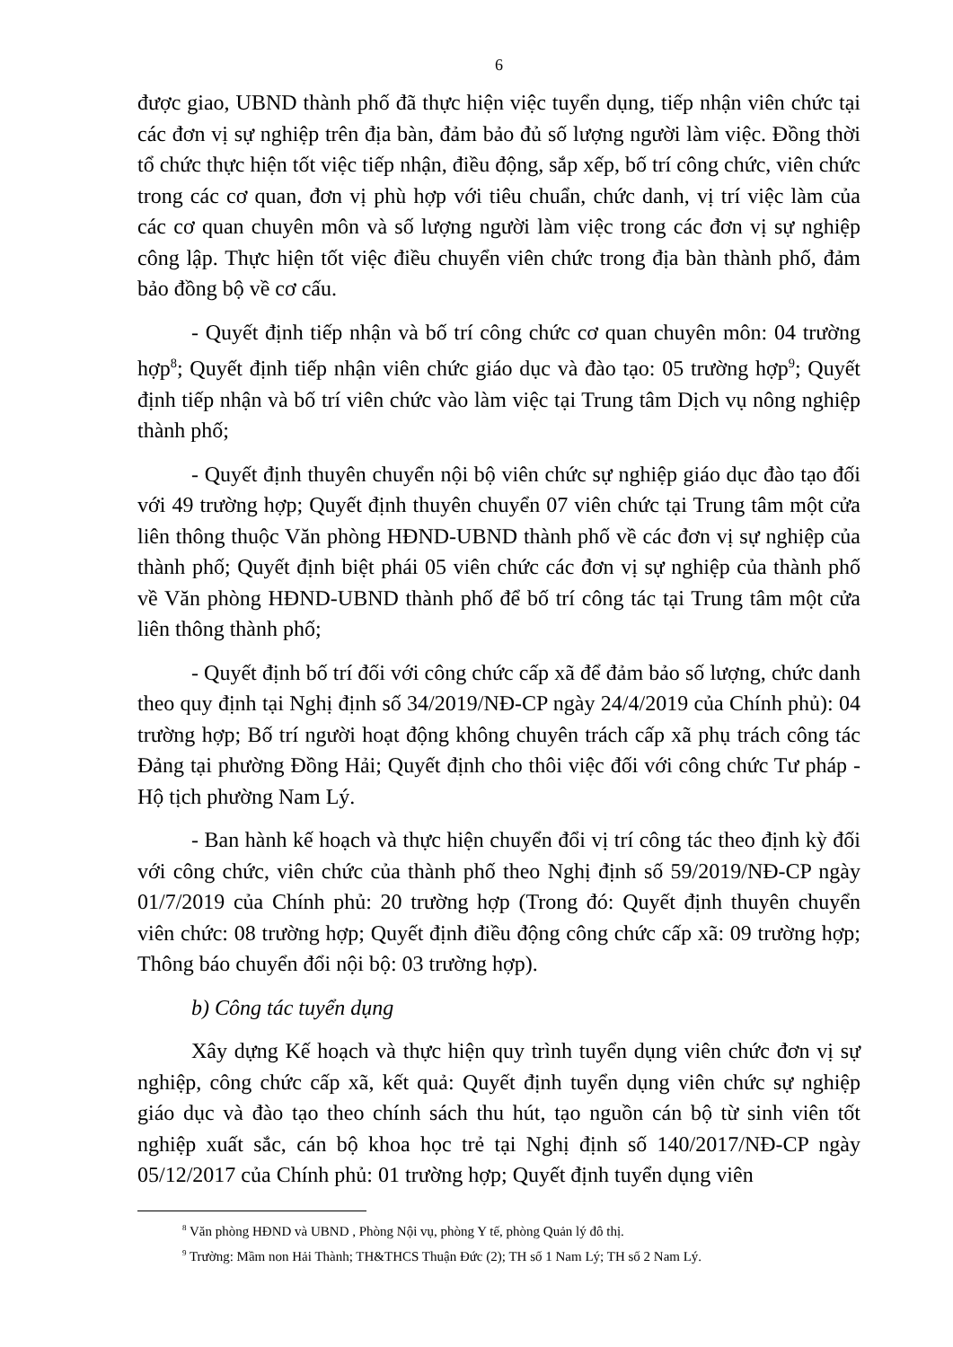6
được giao, UBND thành phố đã thực hiện việc tuyển dụng, tiếp nhận viên chức tại các đơn vị sự nghiệp trên địa bàn, đảm bảo đủ số lượng người làm việc. Đồng thời tổ chức thực hiện tốt việc tiếp nhận, điều động, sắp xếp, bố trí công chức, viên chức trong các cơ quan, đơn vị phù hợp với tiêu chuẩn, chức danh, vị trí việc làm của các cơ quan chuyên môn và số lượng người làm việc trong các đơn vị sự nghiệp công lập. Thực hiện tốt việc điều chuyển viên chức trong địa bàn thành phố, đảm bảo đồng bộ về cơ cấu.
- Quyết định tiếp nhận và bố trí công chức cơ quan chuyên môn: 04 trường hợp<sup>8</sup>; Quyết định tiếp nhận viên chức giáo dục và đào tạo: 05 trường hợp<sup>9</sup>; Quyết định tiếp nhận và bố trí viên chức vào làm việc tại Trung tâm Dịch vụ nông nghiệp thành phố;
- Quyết định thuyên chuyển nội bộ viên chức sự nghiệp giáo dục đào tạo đối với 49 trường hợp; Quyết định thuyên chuyển 07 viên chức tại Trung tâm một cửa liên thông thuộc Văn phòng HĐND-UBND thành phố về các đơn vị sự nghiệp của thành phố; Quyết định biệt phái 05 viên chức các đơn vị sự nghiệp của thành phố về Văn phòng HĐND-UBND thành phố để bố trí công tác tại Trung tâm một cửa liên thông thành phố;
- Quyết định bố trí đối với công chức cấp xã để đảm bảo số lượng, chức danh theo quy định tại Nghị định số 34/2019/NĐ-CP ngày 24/4/2019 của Chính phủ): 04 trường hợp; Bố trí người hoạt động không chuyên trách cấp xã phụ trách công tác Đảng tại phường Đồng Hải; Quyết định cho thôi việc đối với công chức Tư pháp - Hộ tịch phường Nam Lý.
- Ban hành kế hoạch và thực hiện chuyển đổi vị trí công tác theo định kỳ đối với công chức, viên chức của thành phố theo Nghị định số 59/2019/NĐ-CP ngày 01/7/2019 của Chính phủ: 20 trường hợp (Trong đó: Quyết định thuyên chuyển viên chức: 08 trường hợp; Quyết định điều động công chức cấp xã: 09 trường hợp; Thông báo chuyển đổi nội bộ: 03 trường hợp).
b) Công tác tuyển dụng
Xây dựng Kế hoạch và thực hiện quy trình tuyển dụng viên chức đơn vị sự nghiệp, công chức cấp xã, kết quả: Quyết định tuyển dụng viên chức sự nghiệp giáo dục và đào tạo theo chính sách thu hút, tạo nguồn cán bộ từ sinh viên tốt nghiệp xuất sắc, cán bộ khoa học trẻ tại Nghị định số 140/2017/NĐ-CP ngày 05/12/2017 của Chính phủ: 01 trường hợp; Quyết định tuyển dụng viên
<sup>8</sup> Văn phòng HĐND và UBND , Phòng Nội vụ, phòng Y tế, phòng Quản lý đô thị.
<sup>9</sup> Trường: Mầm non Hải Thành; TH&THCS Thuận Đức (2); TH số 1 Nam Lý; TH số 2 Nam Lý.